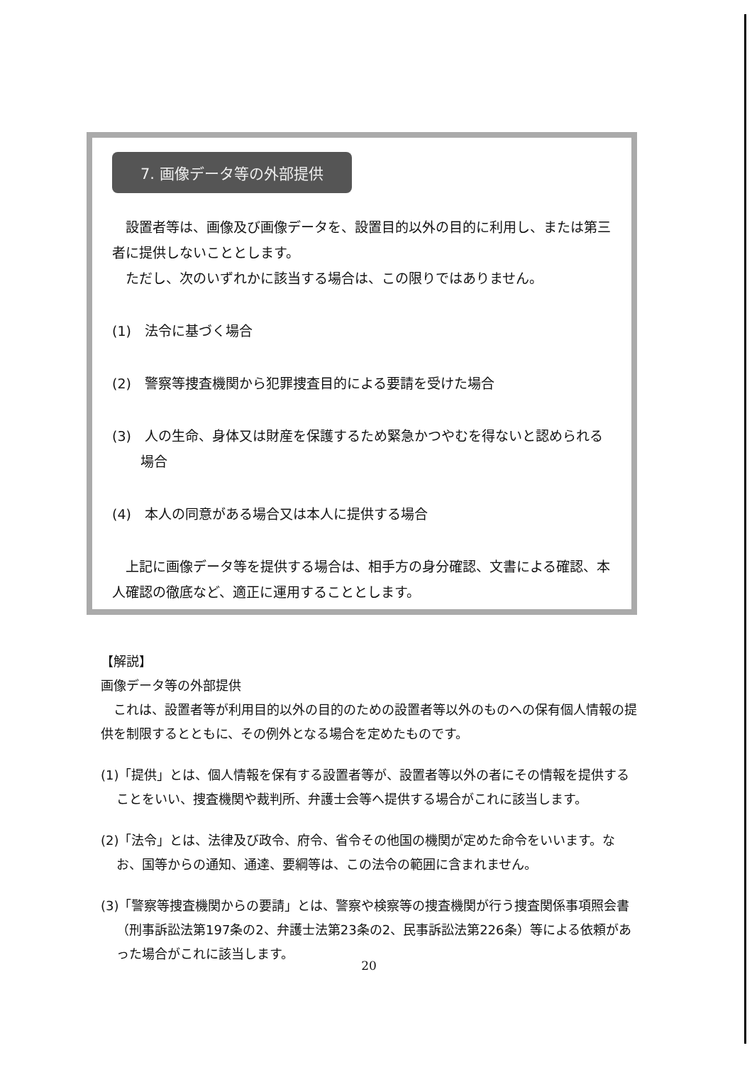7. 画像データ等の外部提供
　設置者等は、画像及び画像データを、設置目的以外の目的に利用し、または第三者に提供しないこととします。
　ただし、次のいずれかに該当する場合は、この限りではありません。
(1)　法令に基づく場合
(2)　警察等捜査機関から犯罪捜査目的による要請を受けた場合
(3)　人の生命、身体又は財産を保護するため緊急かつやむを得ないと認められる
場合
(4)　本人の同意がある場合又は本人に提供する場合
　上記に画像データ等を提供する場合は、相手方の身分確認、文書による確認、本人確認の徹底など、適正に運用することとします。
【解説】
画像データ等の外部提供
　これは、設置者等が利用目的以外の目的のための設置者等以外のものへの保有個人情報の提供を制限するとともに、その例外となる場合を定めたものです。
(1)「提供」とは、個人情報を保有する設置者等が、設置者等以外の者にその情報を提供することをいい、捜査機関や裁判所、弁護士会等へ提供する場合がこれに該当します。
(2)「法令」とは、法律及び政令、府令、省令その他国の機関が定めた命令をいいます。なお、国等からの通知、通達、要綱等は、この法令の範囲に含まれません。
(3)「警察等捜査機関からの要請」とは、警察や検察等の捜査機関が行う捜査関係事項照会書（刑事訴訟法第197条の2、弁護士法第23条の2、民事訴訟法第226条）等による依頼があった場合がこれに該当します。
20